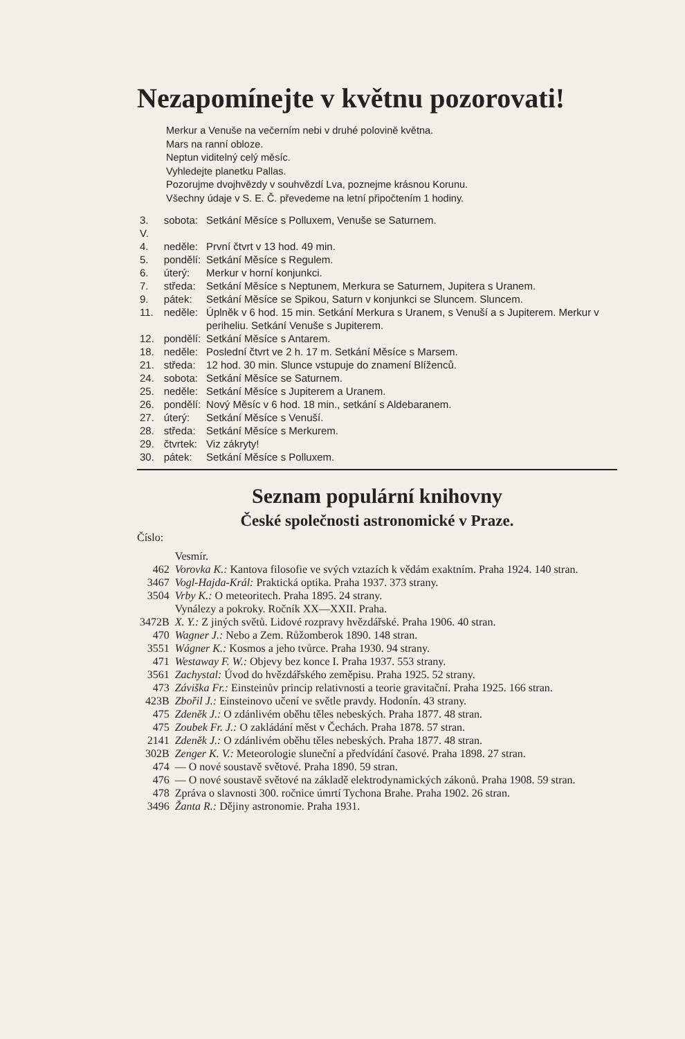Nezapomínejte v květnu pozorovati!
Merkur a Venuše na večerním nebi v druhé polovině května.
Mars na ranní obloze.
Neptun viditelný celý měsíc.
Vyhledejte planetku Pallas.
Pozorujme dvojhvězdy v souhvězdí Lva, poznejme krásnou Korunu.
Všechny údaje v S. E. Č. převedeme na letní připočtením 1 hodiny.
| 3. V. | sobota: | Setkání Měsíce s Polluxem, Venuše se Saturnem. |
| 4. | neděle: | První čtvrt v 13 hod. 49 min. |
| 5. | pondělí: | Setkání Měsíce s Regulem. |
| 6. | úterý: | Merkur v horní konjunkci. |
| 7. | středa: | Setkání Měsíce s Neptunem, Merkura se Saturnem, Jupitera s Uranem. |
| 9. | pátek: | Setkání Měsíce se Spikou, Saturn v konjunkci se Sluncem. Sluncem. |
| 11. | neděle: | Úplněk v 6 hod. 15 min. Setkání Merkura s Uranem, s Venuší a s Jupiterem. Merkur v periheliu. Setkání Venuše s Jupiterem. |
| 12. | pondělí: | Setkání Měsíce s Antarem. |
| 18. | neděle: | Poslední čtvrt ve 2 h. 17 m. Setkání Měsíce s Marsem. |
| 21. | středa: | 12 hod. 30 min. Slunce vstupuje do znamení Blíženců. |
| 24. | sobota: | Setkání Měsíce se Saturnem. |
| 25. | neděle: | Setkání Měsíce s Jupiterem a Uranem. |
| 26. | pondělí: | Nový Měsíc v 6 hod. 18 min., setkání s Aldebaranem. |
| 27. | úterý: | Setkání Měsíce s Venuší. |
| 28. | středa: | Setkání Měsíce s Merkurem. |
| 29. | čtvrtek: | Viz zákryty! |
| 30. | pátek: | Setkání Měsíce s Polluxem. |
Seznam populární knihovny
České společnosti astronomické v Praze.
Číslo:
| | Vesmír. |
| 462 | Vorovka K.: Kantova filosofie ve svých vztazích k vědám exaktním. Praha 1924. 140 stran. |
| 3467 | Vogl-Hajda-Král: Praktická optika. Praha 1937. 373 strany. |
| 3504 | Vrby K.: O meteoritech. Praha 1895. 24 strany. |
| | Vynálezy a pokroky. Ročník XX—XXII. Praha. |
| 3472B | X. Y.: Z jiných světů. Lidové rozpravy hvězdářské. Praha 1906. 40 stran. |
| 470 | Wagner J.: Nebo a Zem. Růžomberok 1890. 148 stran. |
| 3551 | Wágner K.: Kosmos a jeho tvůrce. Praha 1930. 94 strany. |
| 471 | Westaway F. W.: Objevy bez konce I. Praha 1937. 553 strany. |
| 3561 | Zachystal: Úvod do hvězdářského zeměpisu. Praha 1925. 52 strany. |
| 473 | Záviška Fr.: Einsteinův princip relativnosti a teorie gravitační. Praha 1925. 166 stran. |
| 423B | Zbořil J.: Einsteinovo učení ve světle pravdy. Hodonín. 43 strany. |
| 475 | Zdeněk J.: O zdánlivém oběhu těles nebeských. Praha 1877. 48 stran. |
| 475 | Zoubek Fr. J.: O zakládání měst v Čechách. Praha 1878. 57 stran. |
| 2141 | Zdeněk J.: O zdánlivém oběhu těles nebeských. Praha 1877. 48 stran. |
| 302B | Zenger K. V.: Meteorologie sluneční a předvídání časové. Praha 1898. 27 stran. |
| 474 | — O nové soustavě světové. Praha 1890. 59 stran. |
| 476 | — O nové soustavě světové na základě elektrodynamických zákonů. Praha 1908. 59 stran. |
| 478 | Zpráva o slavnosti 300. ročnice úmrtí Tychona Brahe. Praha 1902. 26 stran. |
| 3496 | Žanta R.: Dějiny astronomie. Praha 1931. |